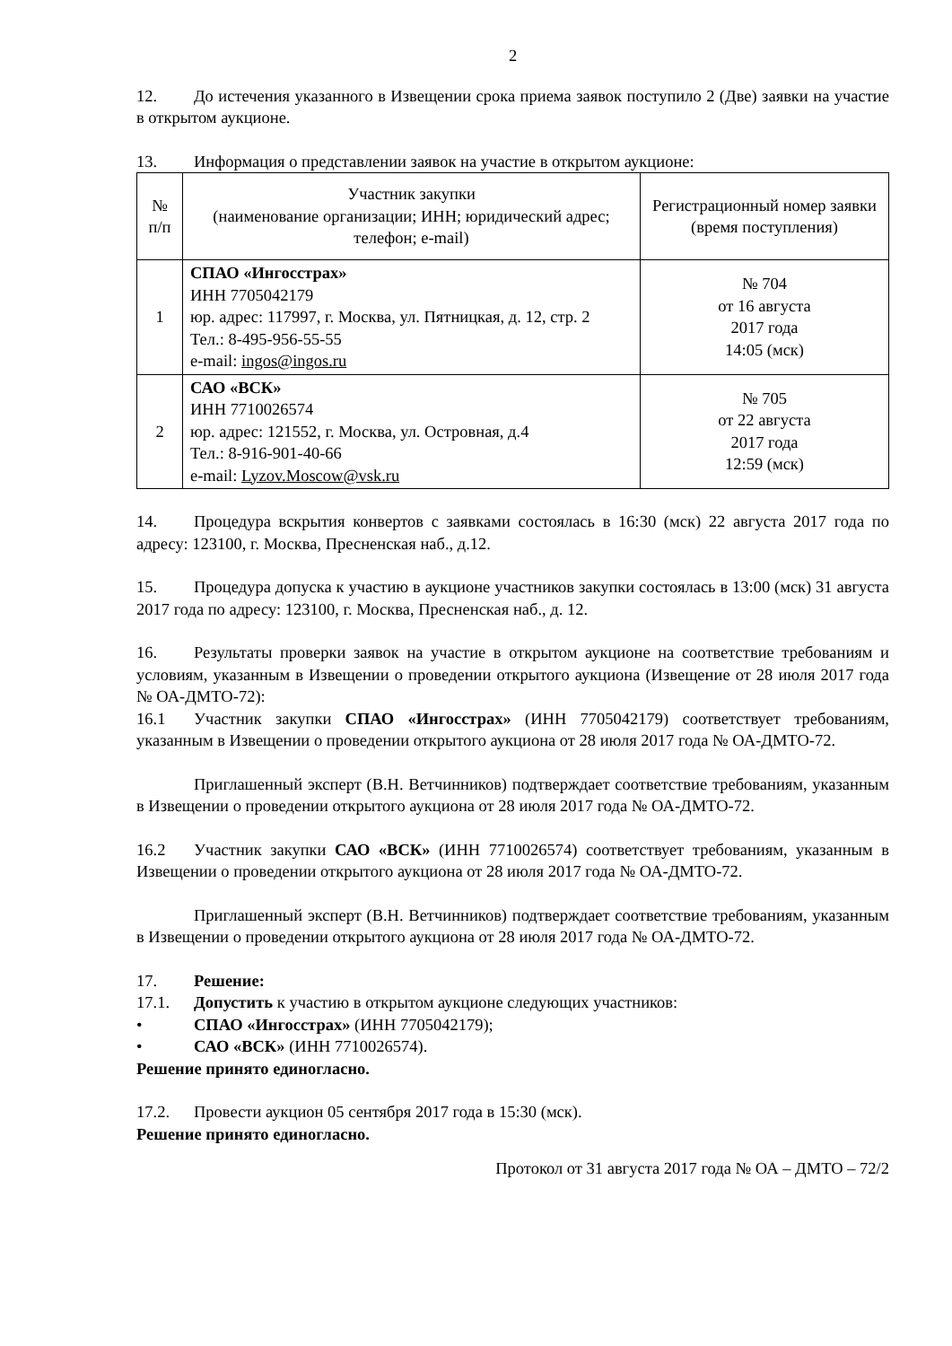2
12. До истечения указанного в Извещении срока приема заявок поступило 2 (Две) заявки на участие в открытом аукционе.
13. Информация о представлении заявок на участие в открытом аукционе:
| № п/п | Участник закупки (наименование организации; ИНН; юридический адрес; телефон; e-mail) | Регистрационный номер заявки (время поступления) |
| 1 | СПАО «Ингосстрах» ИНН 7705042179 юр. адрес: 117997, г. Москва, ул. Пятницкая, д. 12, стр. 2 Тел.: 8-495-956-55-55 e-mail: ingos@ingos.ru | № 704 от 16 августа 2017 года 14:05 (мск) |
| 2 | САО «ВСК» ИНН 7710026574 юр. адрес: 121552, г. Москва, ул. Островная, д.4 Тел.: 8-916-901-40-66 e-mail: Lyzov.Moscow@vsk.ru | № 705 от 22 августа 2017 года 12:59 (мск) |
14. Процедура вскрытия конвертов с заявками состоялась в 16:30 (мск) 22 августа 2017 года по адресу: 123100, г. Москва, Пресненская наб., д.12.
15. Процедура допуска к участию в аукционе участников закупки состоялась в 13:00 (мск) 31 августа 2017 года по адресу: 123100, г. Москва, Пресненская наб., д. 12.
16. Результаты проверки заявок на участие в открытом аукционе на соответствие требованиям и условиям, указанным в Извещении о проведении открытого аукциона (Извещение от 28 июля 2017 года № ОА-ДМТО-72):
16.1 Участник закупки СПАО «Ингосстрах» (ИНН 7705042179) соответствует требованиям, указанным в Извещении о проведении открытого аукциона от 28 июля 2017 года № ОА-ДМТО-72.
Приглашенный эксперт (В.Н. Ветчинников) подтверждает соответствие требованиям, указанным в Извещении о проведении открытого аукциона от 28 июля 2017 года № ОА-ДМТО-72.
16.2 Участник закупки САО «ВСК» (ИНН 7710026574) соответствует требованиям, указанным в Извещении о проведении открытого аукциона от 28 июля 2017 года № ОА-ДМТО-72.
Приглашенный эксперт (В.Н. Ветчинников) подтверждает соответствие требованиям, указанным в Извещении о проведении открытого аукциона от 28 июля 2017 года № ОА-ДМТО-72.
17. Решение:
17.1. Допустить к участию в открытом аукционе следующих участников:
• СПАО «Ингосстрах» (ИНН 7705042179);
• САО «ВСК» (ИНН 7710026574).
Решение принято единогласно.
17.2. Провести аукцион 05 сентября 2017 года в 15:30 (мск).
Решение принято единогласно.
Протокол от 31 августа 2017 года № ОА – ДМТО – 72/2